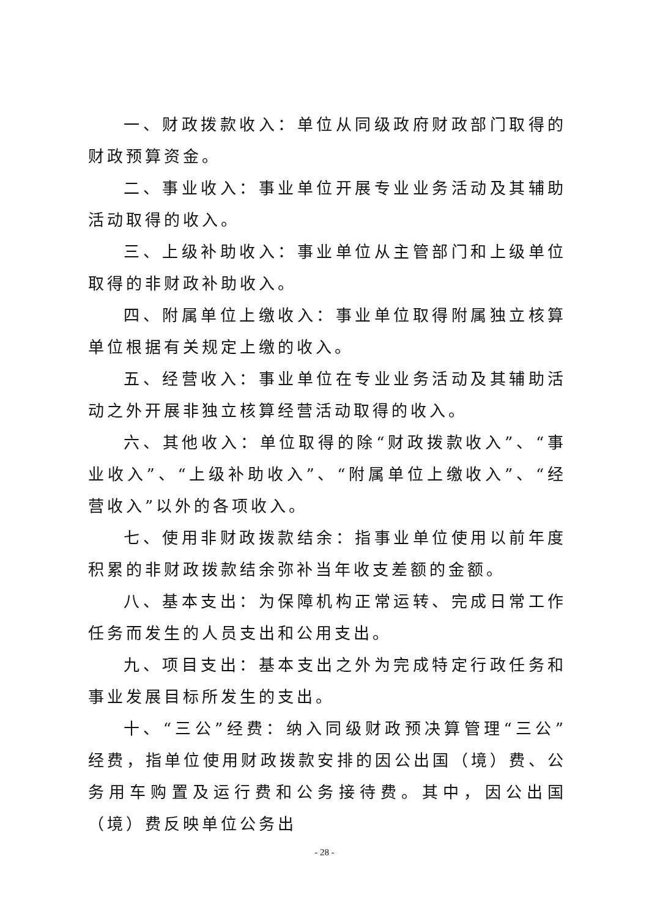一、财政拨款收入：单位从同级政府财政部门取得的财政预算资金。
二、事业收入：事业单位开展专业业务活动及其辅助活动取得的收入。
三、上级补助收入：事业单位从主管部门和上级单位取得的非财政补助收入。
四、附属单位上缴收入：事业单位取得附属独立核算单位根据有关规定上缴的收入。
五、经营收入：事业单位在专业业务活动及其辅助活动之外开展非独立核算经营活动取得的收入。
六、其他收入：单位取得的除“财政拨款收入”、“事业收入”、“上级补助收入”、“附属单位上缴收入”、“经营收入”以外的各项收入。
七、使用非财政拨款结余：指事业单位使用以前年度积累的非财政拨款结余弥补当年收支差额的金额。
八、基本支出：为保障机构正常运转、完成日常工作任务而发生的人员支出和公用支出。
九、项目支出：基本支出之外为完成特定行政任务和事业发展目标所发生的支出。
十、“三公”经费：纳入同级财政预决算管理“三公”经费，指单位使用财政拨款安排的因公出国（境）费、公务用车购置及运行费和公务接待费。其中，因公出国（境）费反映单位公务出
- 28 -